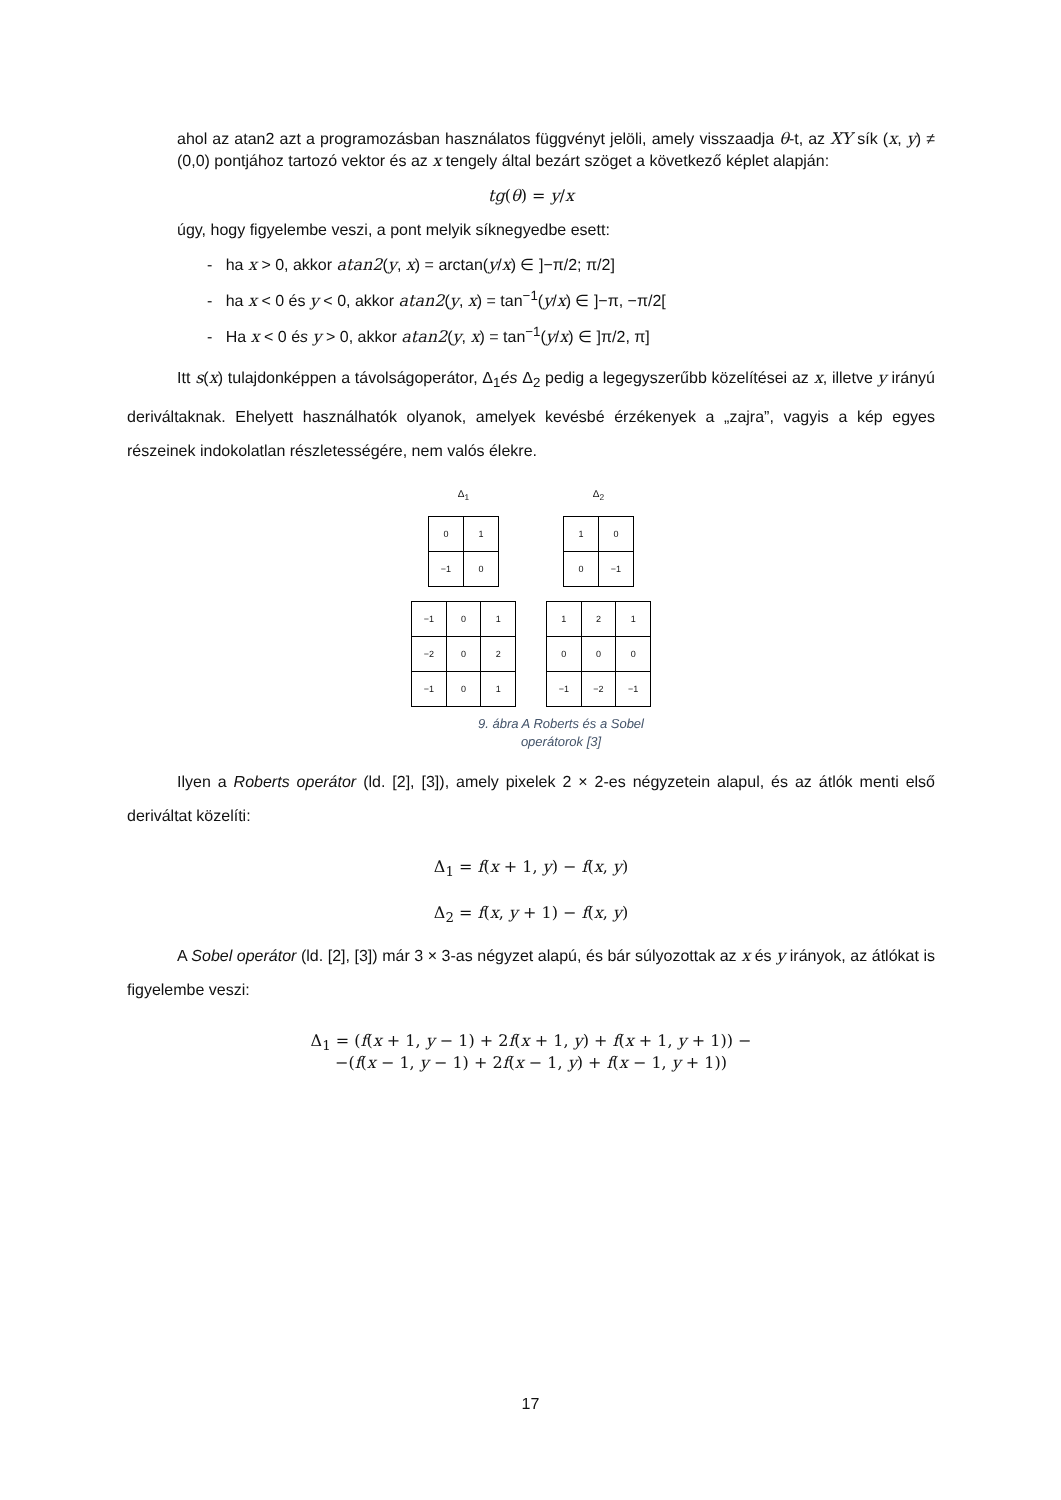ahol az atan2 azt a programozásban használatos függvényt jelöli, amely visszaadja θ-t, az XY sík (x, y) ≠ (0,0) pontjához tartozó vektor és az x tengely által bezárt szöget a következő képlet alapján:
tg(θ) = y/x
úgy, hogy figyelembe veszi, a pont melyik síknegyedbe esett:
- ha x > 0, akkor atan2(y, x) = arctan(y/x) ∈ ]−π/2; π/2]
- ha x < 0 és y < 0, akkor atan2(y, x) = tan<sup>−1</sup>(y/x) ∈ ]−π, −π/2[
- Ha x < 0 és y > 0, akkor atan2(y, x) = tan<sup>−1</sup>(y/x) ∈ ]π/2, π]
Itt s(x) tulajdonképpen a távolságoperátor, Δ<sub>1</sub>és Δ<sub>2</sub> pedig a legegyszerűbb közelítései az x, illetve y irányú deriváltaknak. Ehelyett használhatók olyanok, amelyek kevésbé érzékenyek a „zajra”, vagyis a kép egyes részeinek indokolatlan részletességére, nem valós élekre.
Δ<sub>1</sub>
| 0 | 1 |
| −1 | 0 |
Δ<sub>2</sub>
| 1 | 0 |
| 0 | −1 |
| −1 | 0 | 1 |
| −2 | 0 | 2 |
| −1 | 0 | 1 |
| 1 | 2 | 1 |
| 0 | 0 | 0 |
| −1 | −2 | −1 |
9. ábra A Roberts és a Sobel
operátorok [3]
Ilyen a Roberts operátor (ld. [2], [3]), amely pixelek 2 × 2-es négyzetein alapul, és az átlók menti első deriváltat közelíti:
Δ<sub>1</sub> = f(x + 1, y) − f(x, y)
Δ<sub>2</sub> = f(x, y + 1) − f(x, y)
A Sobel operátor (ld. [2], [3]) már 3 × 3-as négyzet alapú, és bár súlyozottak az x és y irányok, az átlókat is figyelembe veszi:
Δ<sub>1</sub> = (f(x + 1, y − 1) + 2f(x + 1, y) + f(x + 1, y + 1)) −
−(f(x − 1, y − 1) + 2f(x − 1, y) + f(x − 1, y + 1))
17